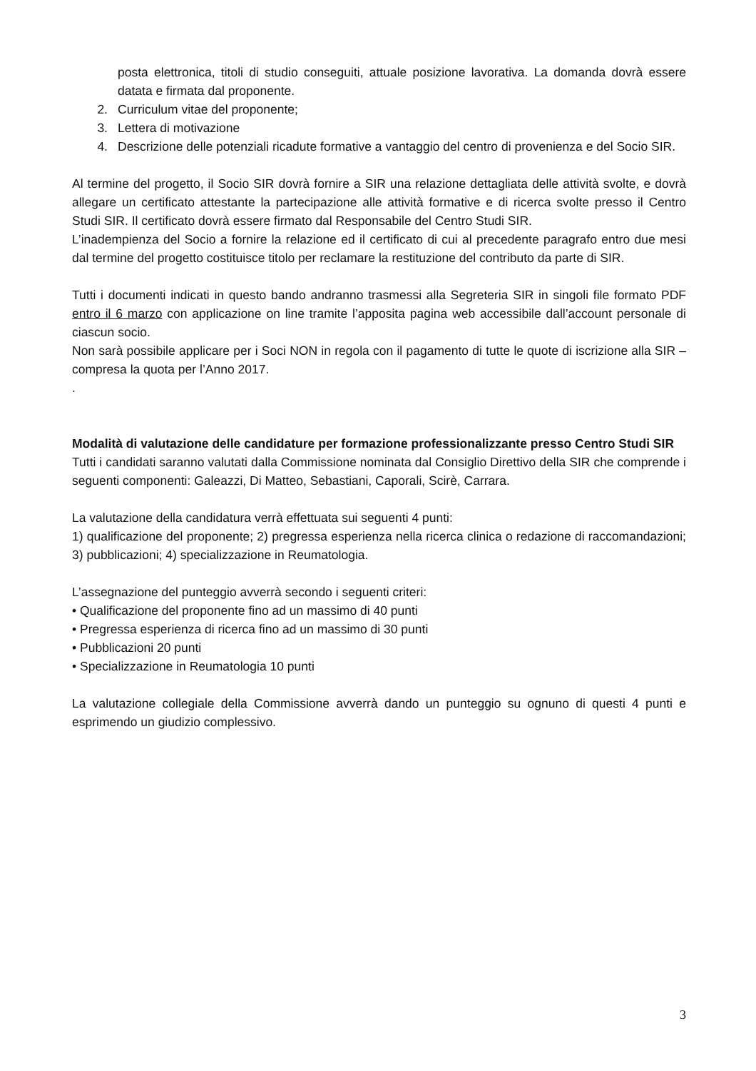posta elettronica, titoli di studio conseguiti, attuale posizione lavorativa. La domanda dovrà essere datata e firmata dal proponente.
2. Curriculum vitae del proponente;
3. Lettera di motivazione
4. Descrizione delle potenziali ricadute formative a vantaggio del centro di provenienza e del Socio SIR.
Al termine del progetto, il Socio SIR dovrà fornire a SIR una relazione dettagliata delle attività svolte, e dovrà allegare un certificato attestante la partecipazione alle attività formative e di ricerca svolte presso il Centro Studi SIR. Il certificato dovrà essere firmato dal Responsabile del Centro Studi SIR.
L’inadempienza del Socio a fornire la relazione ed il certificato di cui al precedente paragrafo entro due mesi dal termine del progetto costituisce titolo per reclamare la restituzione del contributo da parte di SIR.
Tutti i documenti indicati in questo bando andranno trasmessi alla Segreteria SIR in singoli file formato PDF entro il 6 marzo con applicazione on line tramite l’apposita pagina web accessibile dall’account personale di ciascun socio.
Non sarà possibile applicare per i Soci NON in regola con il pagamento di tutte le quote di iscrizione alla SIR – compresa la quota per l’Anno 2017.
.
Modalità di valutazione delle candidature per formazione professionalizzante presso Centro Studi SIR
Tutti i candidati saranno valutati dalla Commissione nominata dal Consiglio Direttivo della SIR che comprende i seguenti componenti: Galeazzi, Di Matteo, Sebastiani, Caporali, Scirè, Carrara.
La valutazione della candidatura verrà effettuata sui seguenti 4 punti:
1) qualificazione del proponente; 2) pregressa esperienza nella ricerca clinica o redazione di raccomandazioni; 3) pubblicazioni; 4) specializzazione in Reumatologia.
L’assegnazione del punteggio avverrà secondo i seguenti criteri:
• Qualificazione del proponente fino ad un massimo di 40 punti
• Pregressa esperienza di ricerca fino ad un massimo di 30 punti
• Pubblicazioni 20 punti
• Specializzazione in Reumatologia 10 punti
La valutazione collegiale della Commissione avverrà dando un punteggio su ognuno di questi 4 punti e esprimendo un giudizio complessivo.
3